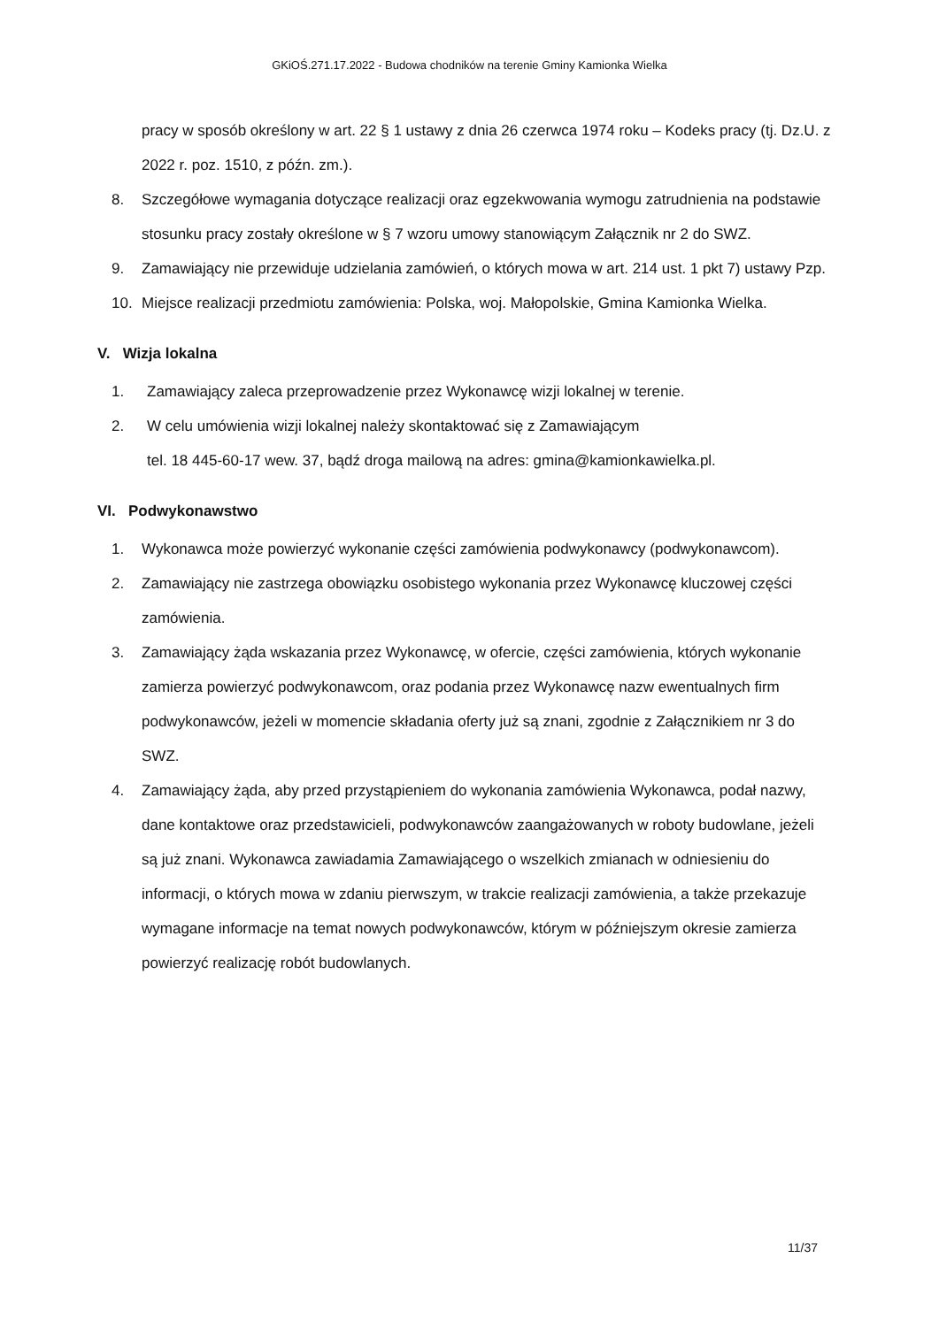GKiOŚ.271.17.2022 - Budowa chodników na terenie Gminy Kamionka Wielka
pracy w sposób określony w art. 22 § 1 ustawy z dnia 26 czerwca 1974 roku – Kodeks pracy (tj. Dz.U. z 2022 r. poz. 1510, z późn. zm.).
8. Szczegółowe wymagania dotyczące realizacji oraz egzekwowania wymogu zatrudnienia na podstawie stosunku pracy zostały określone w § 7 wzoru umowy stanowiącym Załącznik nr 2 do SWZ.
9. Zamawiający nie przewiduje udzielania zamówień, o których mowa w art. 214 ust. 1 pkt 7) ustawy Pzp.
10. Miejsce realizacji przedmiotu zamówienia: Polska, woj. Małopolskie, Gmina Kamionka Wielka.
V. Wizja lokalna
1. Zamawiający zaleca przeprowadzenie przez Wykonawcę wizji lokalnej w terenie.
2. W celu umówienia wizji lokalnej należy skontaktować się z Zamawiającym
tel. 18 445-60-17 wew. 37, bądź droga mailową na adres: gmina@kamionkawielka.pl.
VI. Podwykonawstwo
1. Wykonawca może powierzyć wykonanie części zamówienia podwykonawcy (podwykonawcom).
2. Zamawiający nie zastrzega obowiązku osobistego wykonania przez Wykonawcę kluczowej części zamówienia.
3. Zamawiający żąda wskazania przez Wykonawcę, w ofercie, części zamówienia, których wykonanie zamierza powierzyć podwykonawcom, oraz podania przez Wykonawcę nazw ewentualnych firm podwykonawców, jeżeli w momencie składania oferty już są znani, zgodnie z Załącznikiem nr 3 do SWZ.
4. Zamawiający żąda, aby przed przystąpieniem do wykonania zamówienia Wykonawca, podał nazwy, dane kontaktowe oraz przedstawicieli, podwykonawców zaangażowanych w roboty budowlane, jeżeli są już znani. Wykonawca zawiadamia Zamawiającego o wszelkich zmianach w odniesieniu do informacji, o których mowa w zdaniu pierwszym, w trakcie realizacji zamówienia, a także przekazuje wymagane informacje na temat nowych podwykonawców, którym w późniejszym okresie zamierza powierzyć realizację robót budowlanych.
11/37